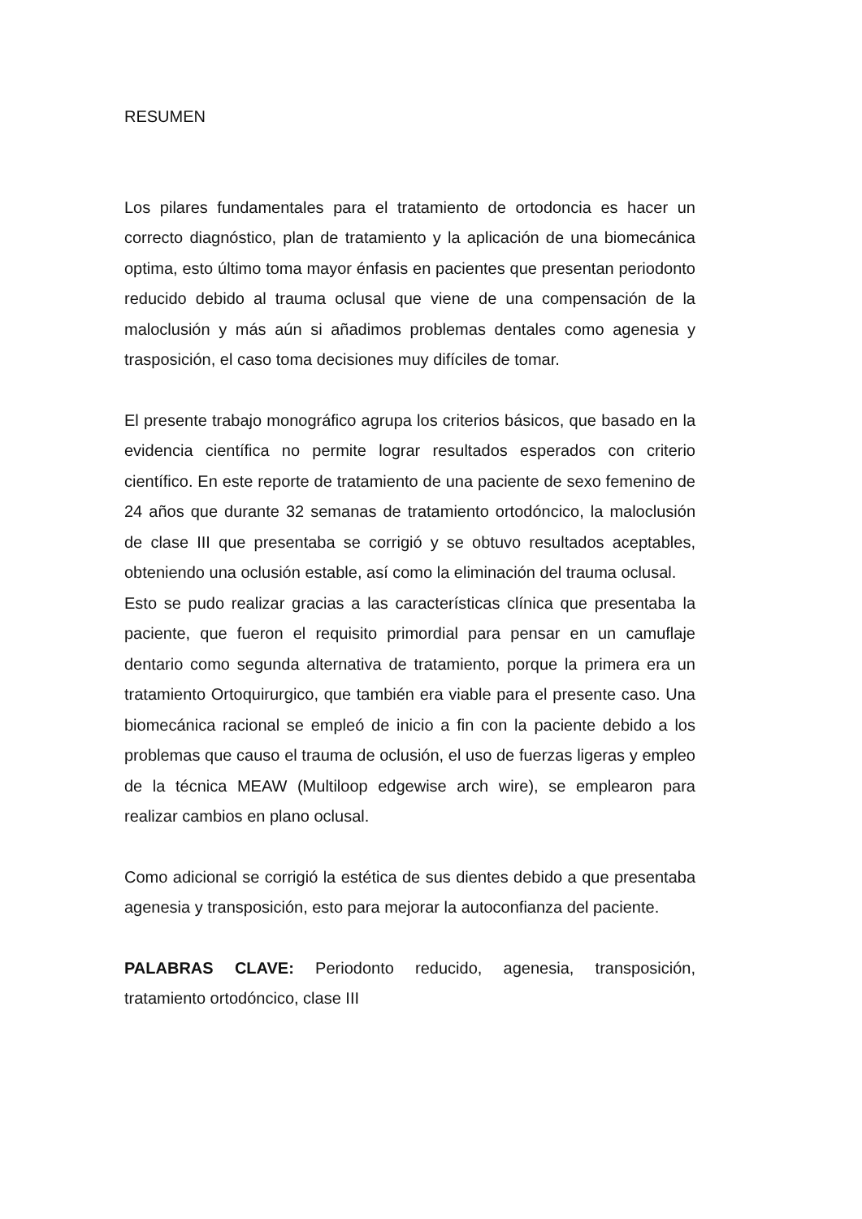RESUMEN
Los pilares fundamentales para el tratamiento de ortodoncia es hacer un correcto diagnóstico, plan de tratamiento y la aplicación de una biomecánica optima, esto último toma mayor énfasis en pacientes que presentan periodonto reducido debido al trauma oclusal que viene de una compensación de la maloclusión y más aún si añadimos problemas dentales como agenesia y trasposición, el caso toma decisiones muy difíciles de tomar.
El presente trabajo monográfico agrupa los criterios básicos, que basado en la evidencia científica no permite lograr resultados esperados con criterio científico. En este reporte de tratamiento de una paciente de sexo femenino de 24 años que durante 32 semanas de tratamiento ortodóncico, la maloclusión de clase III que presentaba se corrigió y se obtuvo resultados aceptables, obteniendo una oclusión estable, así como la eliminación del trauma oclusal.
Esto se pudo realizar gracias a las características clínica que presentaba la paciente, que fueron el requisito primordial para pensar en un camuflaje dentario como segunda alternativa de tratamiento, porque la primera era un tratamiento Ortoquirurgico, que también era viable para el presente caso. Una biomecánica racional se empleó de inicio a fin con la paciente debido a los problemas que causo el trauma de oclusión, el uso de fuerzas ligeras y empleo de la técnica MEAW (Multiloop edgewise arch wire), se emplearon para realizar cambios en plano oclusal.
Como adicional se corrigió la estética de sus dientes debido a que presentaba agenesia y transposición, esto para mejorar la autoconfianza del paciente.
PALABRAS CLAVE: Periodonto reducido, agenesia, transposición, tratamiento ortodóncico, clase III